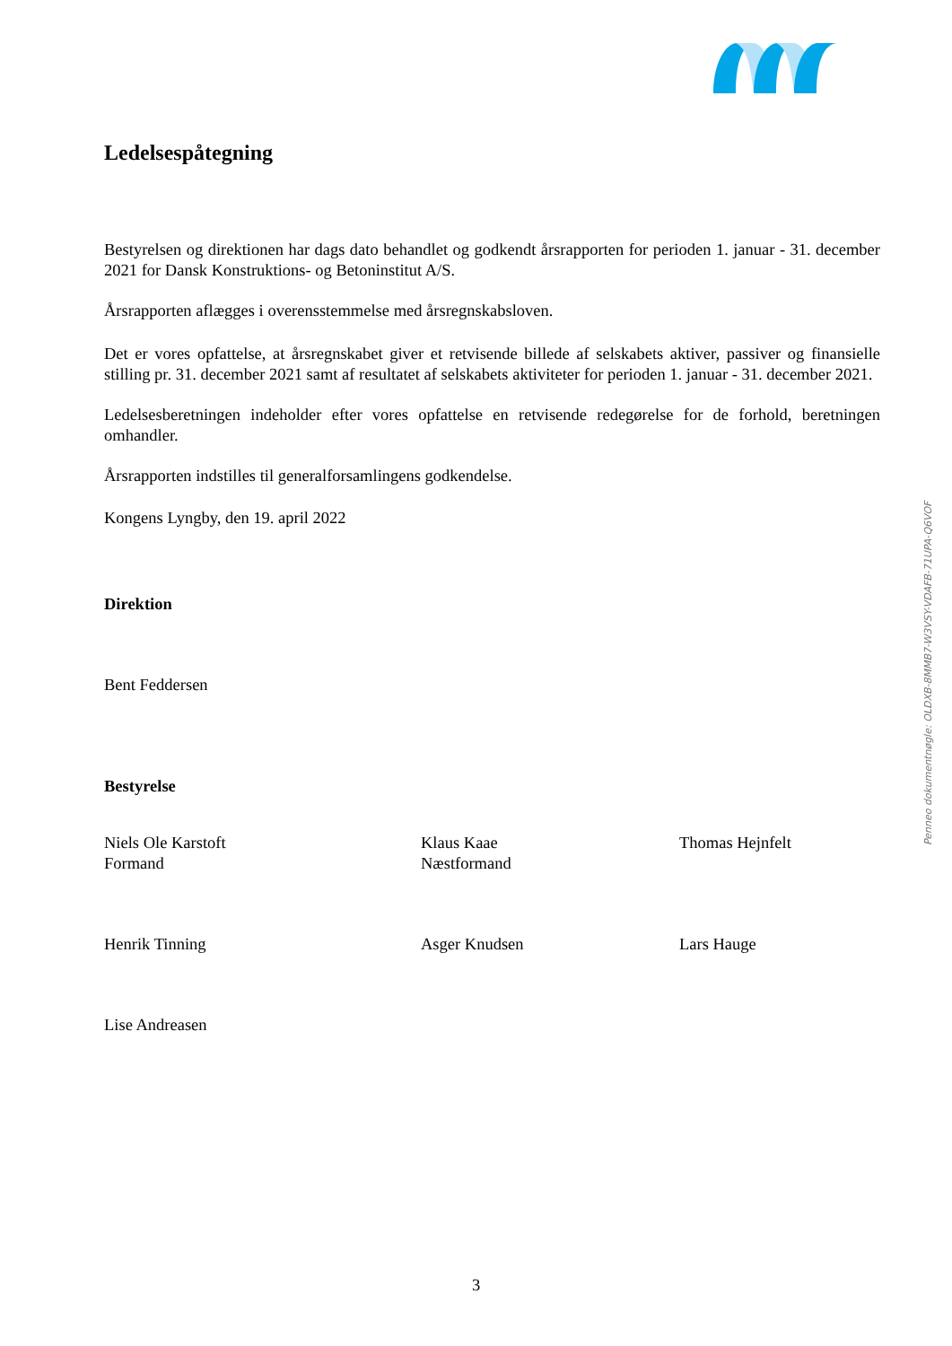Ledelsespåtegning
Bestyrelsen og direktionen har dags dato behandlet og godkendt årsrapporten for perioden 1. januar - 31. december 2021 for Dansk Konstruktions- og Betoninstitut A/S.
Årsrapporten aflægges i overensstemmelse med årsregnskabsloven.
Det er vores opfattelse, at årsregnskabet giver et retvisende billede af selskabets aktiver, passiver og finansielle stilling pr. 31. december 2021 samt af resultatet af selskabets aktiviteter for perioden 1. januar - 31. december 2021.
Ledelsesberetningen indeholder efter vores opfattelse en retvisende redegørelse for de forhold, beretningen omhandler.
Årsrapporten indstilles til generalforsamlingens godkendelse.
Kongens Lyngby, den 19. april 2022
Direktion
Bent Feddersen
Bestyrelse
| Niels Ole Karstoft Formand | Klaus Kaae Næstformand | Thomas Hejnfelt |
| Henrik Tinning | Asger Knudsen | Lars Hauge |
| Lise Andreasen | | |
Penneo dokumentnøgle: OLDXB-8MMB7-W3VSY-VDAFB-71UPA-Q6VOF
3